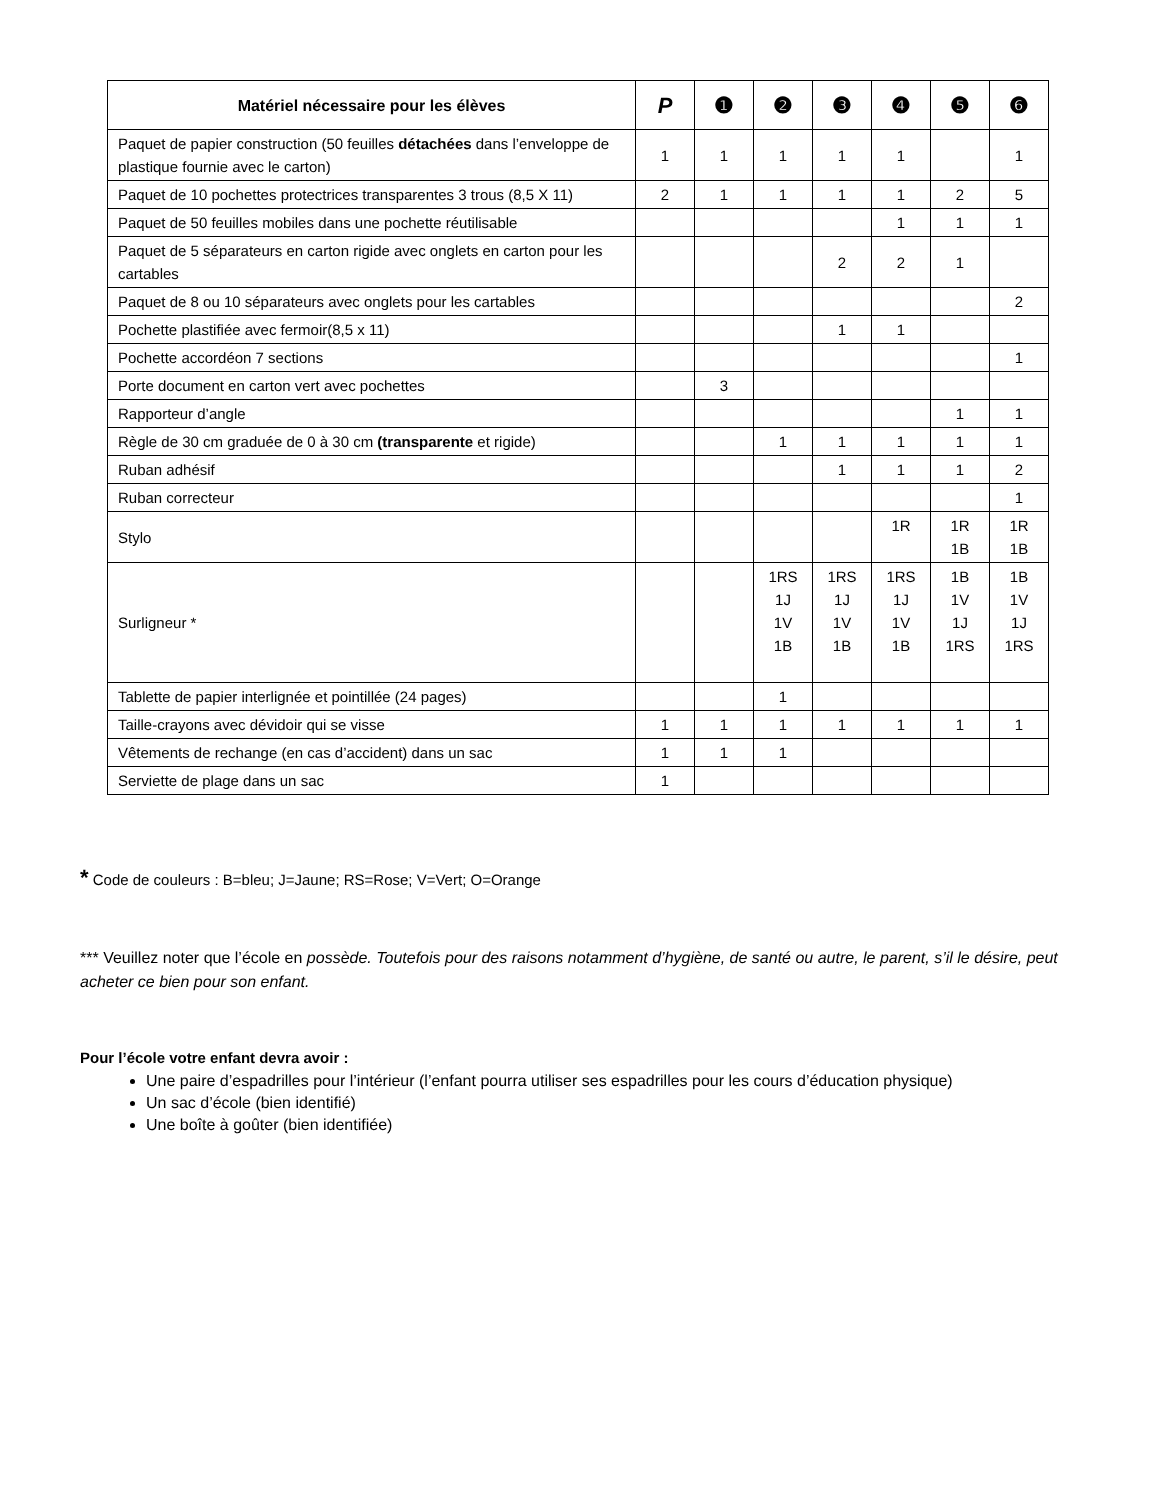| Matériel nécessaire pour les élèves | P | ❶ | ❷ | ❸ | ❹ | ❺ | ❻ |
| --- | --- | --- | --- | --- | --- | --- | --- |
| Paquet de papier construction (50 feuilles détachées dans l’enveloppe de plastique fournie avec le carton) | 1 | 1 | 1 | 1 | 1 | | 1 |
| Paquet de 10 pochettes protectrices transparentes 3 trous (8,5 X 11) | 2 | 1 | 1 | 1 | 1 | 2 | 5 |
| Paquet de 50 feuilles mobiles dans une pochette réutilisable | | | | | 1 | 1 | 1 |
| Paquet de 5 séparateurs en carton rigide avec onglets en carton pour les cartables | | | | 2 | 2 | 1 | |
| Paquet de 8 ou 10 séparateurs avec onglets pour les cartables | | | | | | | 2 |
| Pochette plastifiée avec fermoir(8,5 x 11) | | | | 1 | 1 | | |
| Pochette accordéon 7 sections | | | | | | | 1 |
| Porte document en carton vert avec pochettes | | 3 | | | | | |
| Rapporteur d’angle | | | | | | 1 | 1 |
| Règle de 30 cm graduée de 0 à 30 cm (transparente et rigide) | | | 1 | 1 | 1 | 1 | 1 |
| Ruban adhésif | | | | 1 | 1 | 1 | 2 |
| Ruban correcteur | | | | | | | 1 |
| Stylo | | | | | 1R | 1R 1B | 1R 1B |
| Surligneur * | | | 1RS 1J 1V 1B | 1RS 1J 1V 1B | 1RS 1J 1V 1B | 1B 1V 1J 1RS | 1B 1V 1J 1RS |
| Tablette de papier interlignée et pointillée (24 pages) | | | 1 | | | | |
| Taille-crayons avec dévidoir qui se visse | 1 | 1 | 1 | 1 | 1 | 1 | 1 |
| Vêtements de rechange (en cas d’accident) dans un sac | 1 | 1 | 1 | | | | |
| Serviette de plage dans un sac | 1 | | | | | | |
* Code de couleurs : B=bleu; J=Jaune; RS=Rose; V=Vert; O=Orange
*** Veuillez noter que l’école en possède. Toutefois pour des raisons notamment d’hygiène, de santé ou autre, le parent, s’il le désire, peut acheter ce bien pour son enfant.
Pour l’école votre enfant devra avoir :
Une paire d’espadrilles pour l’intérieur (l’enfant pourra utiliser ses espadrilles pour les cours d’éducation physique)
Un sac d’école (bien identifié)
Une boîte à goûter (bien identifiée)